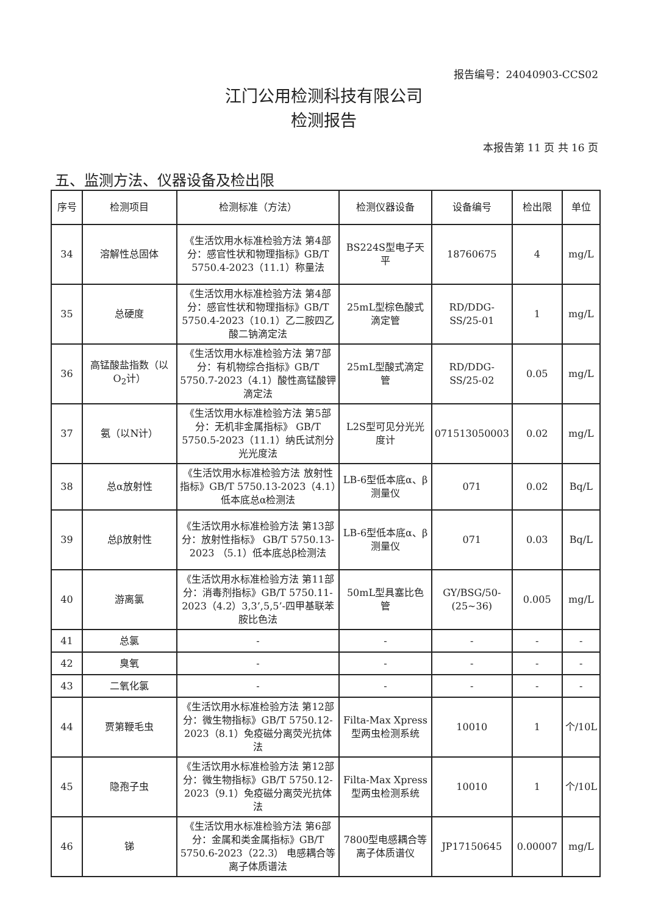报告编号：24040903-CCS02
江门公用检测科技有限公司
检测报告
本报告第 11 页 共 16 页
五、监测方法、仪器设备及检出限
| 序号 | 检测项目 | 检测标准（方法） | 检测仪器设备 | 设备编号 | 检出限 | 单位 |
| --- | --- | --- | --- | --- | --- | --- |
| 34 | 溶解性总固体 | 《生活饮用水标准检验方法 第4部分：感官性状和物理指标》GB/T 5750.4-2023（11.1）称量法 | BS224S型电子天平 | 18760675 | 4 | mg/L |
| 35 | 总硬度 | 《生活饮用水标准检验方法 第4部分：感官性状和物理指标》GB/T 5750.4-2023（10.1）乙二胺四乙酸二钠滴定法 | 25mL型棕色酸式滴定管 | RD/DDG-SS/25-01 | 1 | mg/L |
| 36 | 高锰酸盐指数（以O<sub>2</sub>计） | 《生活饮用水标准检验方法 第7部分：有机物综合指标》GB/T 5750.7-2023（4.1）酸性高锰酸钾滴定法 | 25mL型酸式滴定管 | RD/DDG-SS/25-02 | 0.05 | mg/L |
| 37 | 氨（以N计） | 《生活饮用水标准检验方法 第5部分：无机非金属指标》 GB/T 5750.5-2023（11.1）纳氏试剂分光光度法 | L2S型可见分光光度计 | 071513050003 | 0.02 | mg/L |
| 38 | 总α放射性 | 《生活饮用水标准检验方法 放射性指标》GB/T 5750.13-2023（4.1）低本底总α检测法 | LB-6型低本底α、β测量仪 | 071 | 0.02 | Bq/L |
| 39 | 总β放射性 | 《生活饮用水标准检验方法 第13部分：放射性指标》 GB/T 5750.13-2023 （5.1）低本底总β检测法 | LB-6型低本底α、β测量仪 | 071 | 0.03 | Bq/L |
| 40 | 游离氯 | 《生活饮用水标准检验方法 第11部分：消毒剂指标》GB/T 5750.11-2023（4.2）3,3’,5,5’-四甲基联苯胺比色法 | 50mL型具塞比色管 | GY/BSG/50-(25~36) | 0.005 | mg/L |
| 41 | 总氯 | - | - | - | - | - |
| 42 | 臭氧 | - | - | - | - | - |
| 43 | 二氧化氯 | - | - | - | - | - |
| 44 | 贾第鞭毛虫 | 《生活饮用水标准检验方法 第12部分：微生物指标》GB/T 5750.12-2023（8.1）免疫磁分离荧光抗体法 | Filta-Max Xpress型两虫检测系统 | 10010 | 1 | 个/10L |
| 45 | 隐孢子虫 | 《生活饮用水标准检验方法 第12部分：微生物指标》GB/T 5750.12-2023（9.1）免疫磁分离荧光抗体法 | Filta-Max Xpress型两虫检测系统 | 10010 | 1 | 个/10L |
| 46 | 锑 | 《生活饮用水标准检验方法 第6部分：金属和类金属指标》GB/T 5750.6-2023（22.3） 电感耦合等离子体质谱法 | 7800型电感耦合等离子体质谱仪 | JP17150645 | 0.00007 | mg/L |